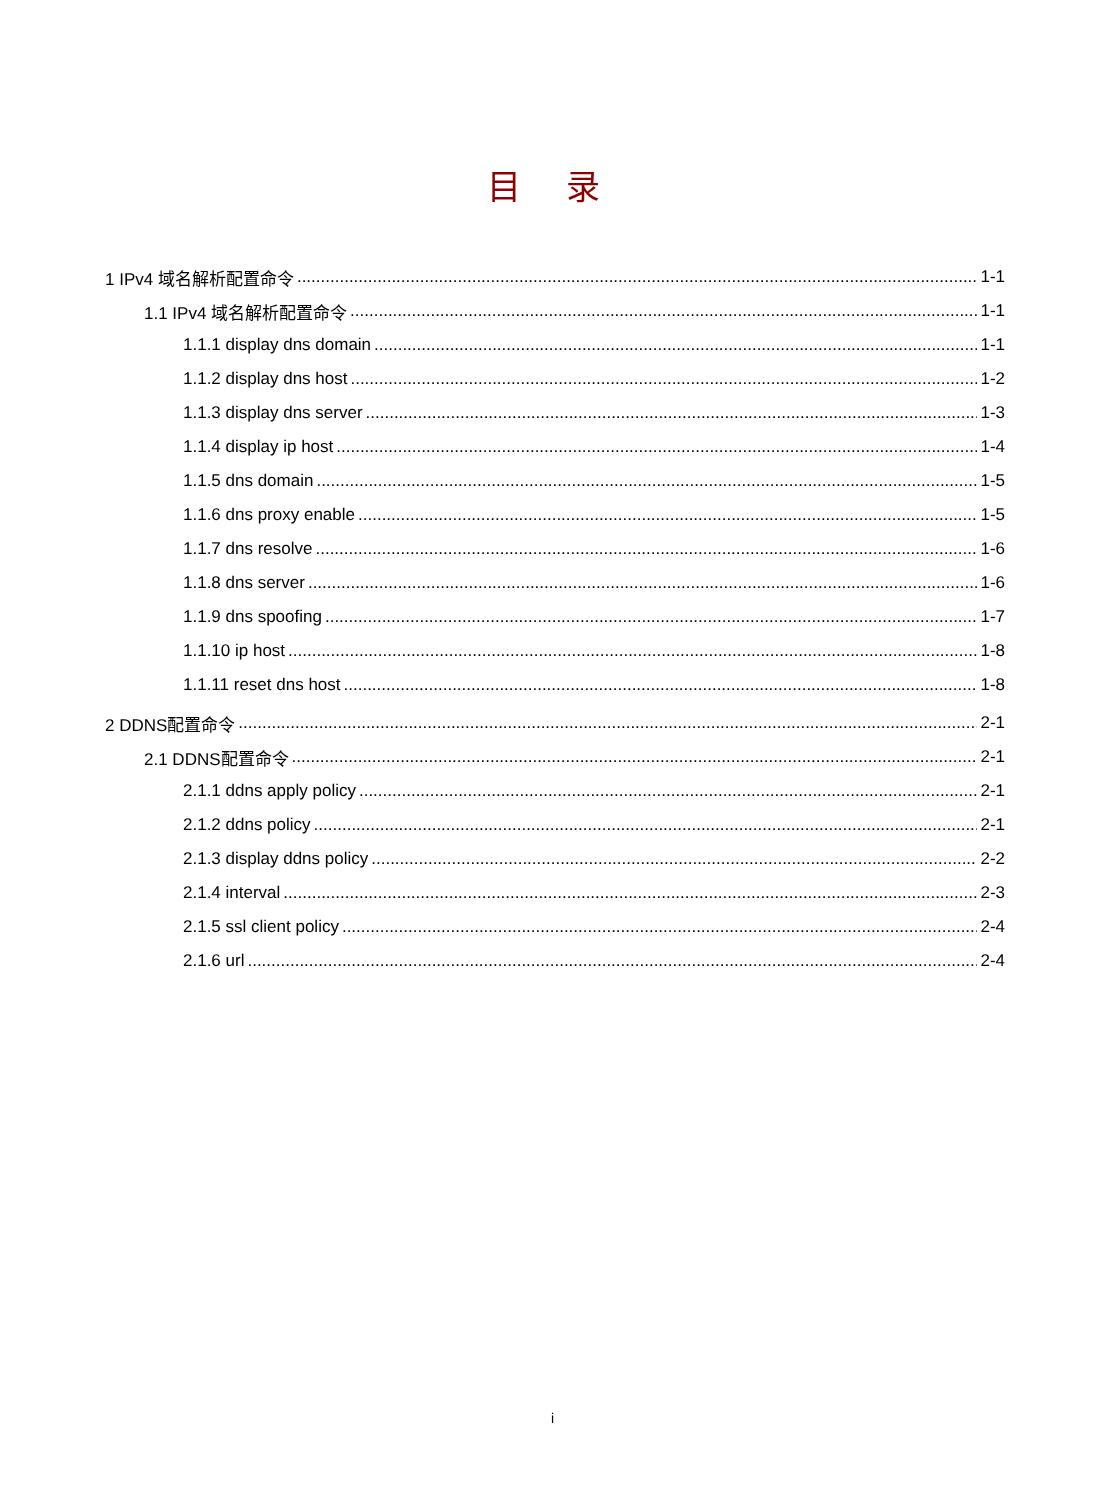目 录
1 IPv4 域名解析配置命令 1-1
1.1 IPv4 域名解析配置命令 1-1
1.1.1 display dns domain 1-1
1.1.2 display dns host 1-2
1.1.3 display dns server 1-3
1.1.4 display ip host 1-4
1.1.5 dns domain 1-5
1.1.6 dns proxy enable 1-5
1.1.7 dns resolve 1-6
1.1.8 dns server 1-6
1.1.9 dns spoofing 1-7
1.1.10 ip host 1-8
1.1.11 reset dns host 1-8
2 DDNS配置命令 2-1
2.1 DDNS配置命令 2-1
2.1.1 ddns apply policy 2-1
2.1.2 ddns policy 2-1
2.1.3 display ddns policy 2-2
2.1.4 interval 2-3
2.1.5 ssl client policy 2-4
2.1.6 url 2-4
i